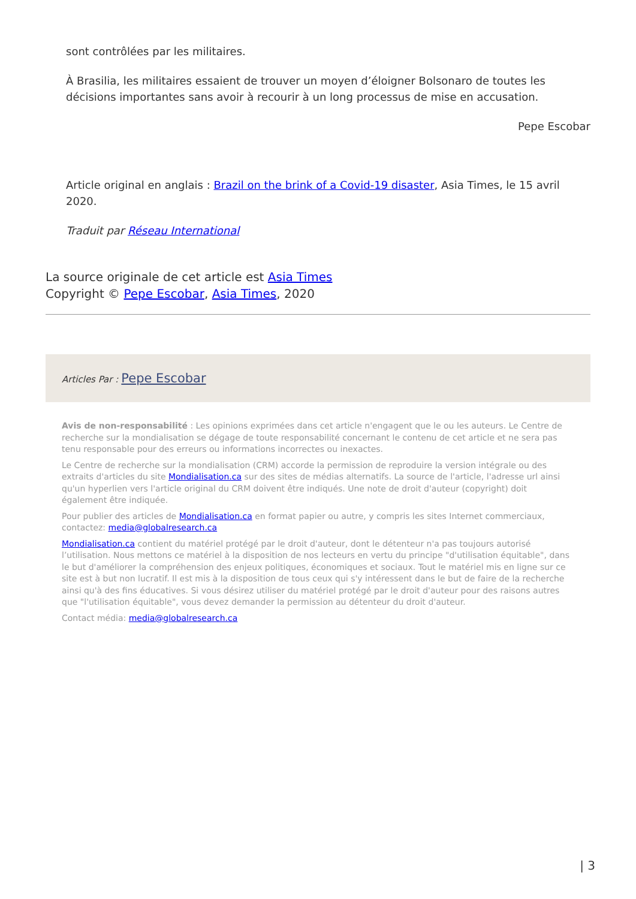sont contrôlées par les militaires.
À Brasilia, les militaires essaient de trouver un moyen d’éloigner Bolsonaro de toutes les décisions importantes sans avoir à recourir à un long processus de mise en accusation.
Pepe Escobar
Article original en anglais : Brazil on the brink of a Covid-19 disaster, Asia Times, le 15 avril 2020.
Traduit par Réseau International
La source originale de cet article est Asia Times
Copyright © Pepe Escobar, Asia Times, 2020
Articles Par : Pepe Escobar
Avis de non-responsabilité : Les opinions exprimées dans cet article n'engagent que le ou les auteurs. Le Centre de recherche sur la mondialisation se dégage de toute responsabilité concernant le contenu de cet article et ne sera pas tenu responsable pour des erreurs ou informations incorrectes ou inexactes.
Le Centre de recherche sur la mondialisation (CRM) accorde la permission de reproduire la version intégrale ou des extraits d'articles du site Mondialisation.ca sur des sites de médias alternatifs. La source de l'article, l'adresse url ainsi qu'un hyperlien vers l'article original du CRM doivent être indiqués. Une note de droit d'auteur (copyright) doit également être indiquée.
Pour publier des articles de Mondialisation.ca en format papier ou autre, y compris les sites Internet commerciaux, contactez: media@globalresearch.ca
Mondialisation.ca contient du matériel protégé par le droit d'auteur, dont le détenteur n'a pas toujours autorisé l’utilisation. Nous mettons ce matériel à la disposition de nos lecteurs en vertu du principe "d'utilisation équitable", dans le but d'améliorer la compréhension des enjeux politiques, économiques et sociaux. Tout le matériel mis en ligne sur ce site est à but non lucratif. Il est mis à la disposition de tous ceux qui s'y intéressent dans le but de faire de la recherche ainsi qu'à des fins éducatives. Si vous désirez utiliser du matériel protégé par le droit d'auteur pour des raisons autres que "l'utilisation équitable", vous devez demander la permission au détenteur du droit d'auteur.
Contact média: media@globalresearch.ca
| 3